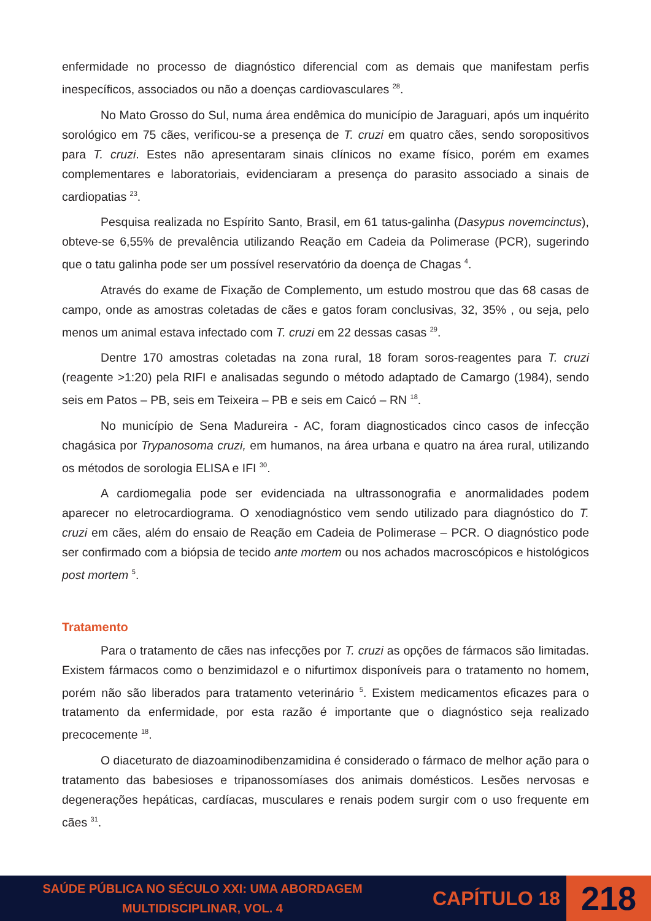enfermidade no processo de diagnóstico diferencial com as demais que manifestam perfis inespecíficos, associados ou não a doenças cardiovasculares <sup>28</sup>.
No Mato Grosso do Sul, numa área endêmica do município de Jaraguari, após um inquérito sorológico em 75 cães, verificou-se a presença de T. cruzi em quatro cães, sendo soropositivos para T. cruzi. Estes não apresentaram sinais clínicos no exame físico, porém em exames complementares e laboratoriais, evidenciaram a presença do parasito associado a sinais de cardiopatias <sup>23</sup>.
Pesquisa realizada no Espírito Santo, Brasil, em 61 tatus-galinha (Dasypus novemcinctus), obteve-se 6,55% de prevalência utilizando Reação em Cadeia da Polimerase (PCR), sugerindo que o tatu galinha pode ser um possível reservatório da doença de Chagas <sup>4</sup>.
Através do exame de Fixação de Complemento, um estudo mostrou que das 68 casas de campo, onde as amostras coletadas de cães e gatos foram conclusivas, 32, 35% , ou seja, pelo menos um animal estava infectado com T. cruzi em 22 dessas casas <sup>29</sup>.
Dentre 170 amostras coletadas na zona rural, 18 foram soros-reagentes para T. cruzi (reagente >1:20) pela RIFI e analisadas segundo o método adaptado de Camargo (1984), sendo seis em Patos – PB, seis em Teixeira – PB e seis em Caicó – RN <sup>18</sup>.
No município de Sena Madureira - AC, foram diagnosticados cinco casos de infecção chagásica por Trypanosoma cruzi, em humanos, na área urbana e quatro na área rural, utilizando os métodos de sorologia ELISA e IFI <sup>30</sup>.
A cardiomegalia pode ser evidenciada na ultrassonografia e anormalidades podem aparecer no eletrocardiograma. O xenodiagnóstico vem sendo utilizado para diagnóstico do T. cruzi em cães, além do ensaio de Reação em Cadeia de Polimerase – PCR. O diagnóstico pode ser confirmado com a biópsia de tecido ante mortem ou nos achados macroscópicos e histológicos post mortem <sup>5</sup>.
Tratamento
Para o tratamento de cães nas infecções por T. cruzi as opções de fármacos são limitadas. Existem fármacos como o benzimidazol e o nifurtimox disponíveis para o tratamento no homem, porém não são liberados para tratamento veterinário <sup>5</sup>. Existem medicamentos eficazes para o tratamento da enfermidade, por esta razão é importante que o diagnóstico seja realizado precocemente <sup>18</sup>.
O diaceturato de diazoaminodibenzamidina é considerado o fármaco de melhor ação para o tratamento das babesioses e tripanossomíases dos animais domésticos. Lesões nervosas e degenerações hepáticas, cardíacas, musculares e renais podem surgir com o uso frequente em cães <sup>31</sup>.
SAÚDE PÚBLICA NO SÉCULO XXI: UMA ABORDAGEM MULTIDISCIPLINAR, VOL. 4
CAPÍTULO 18
218